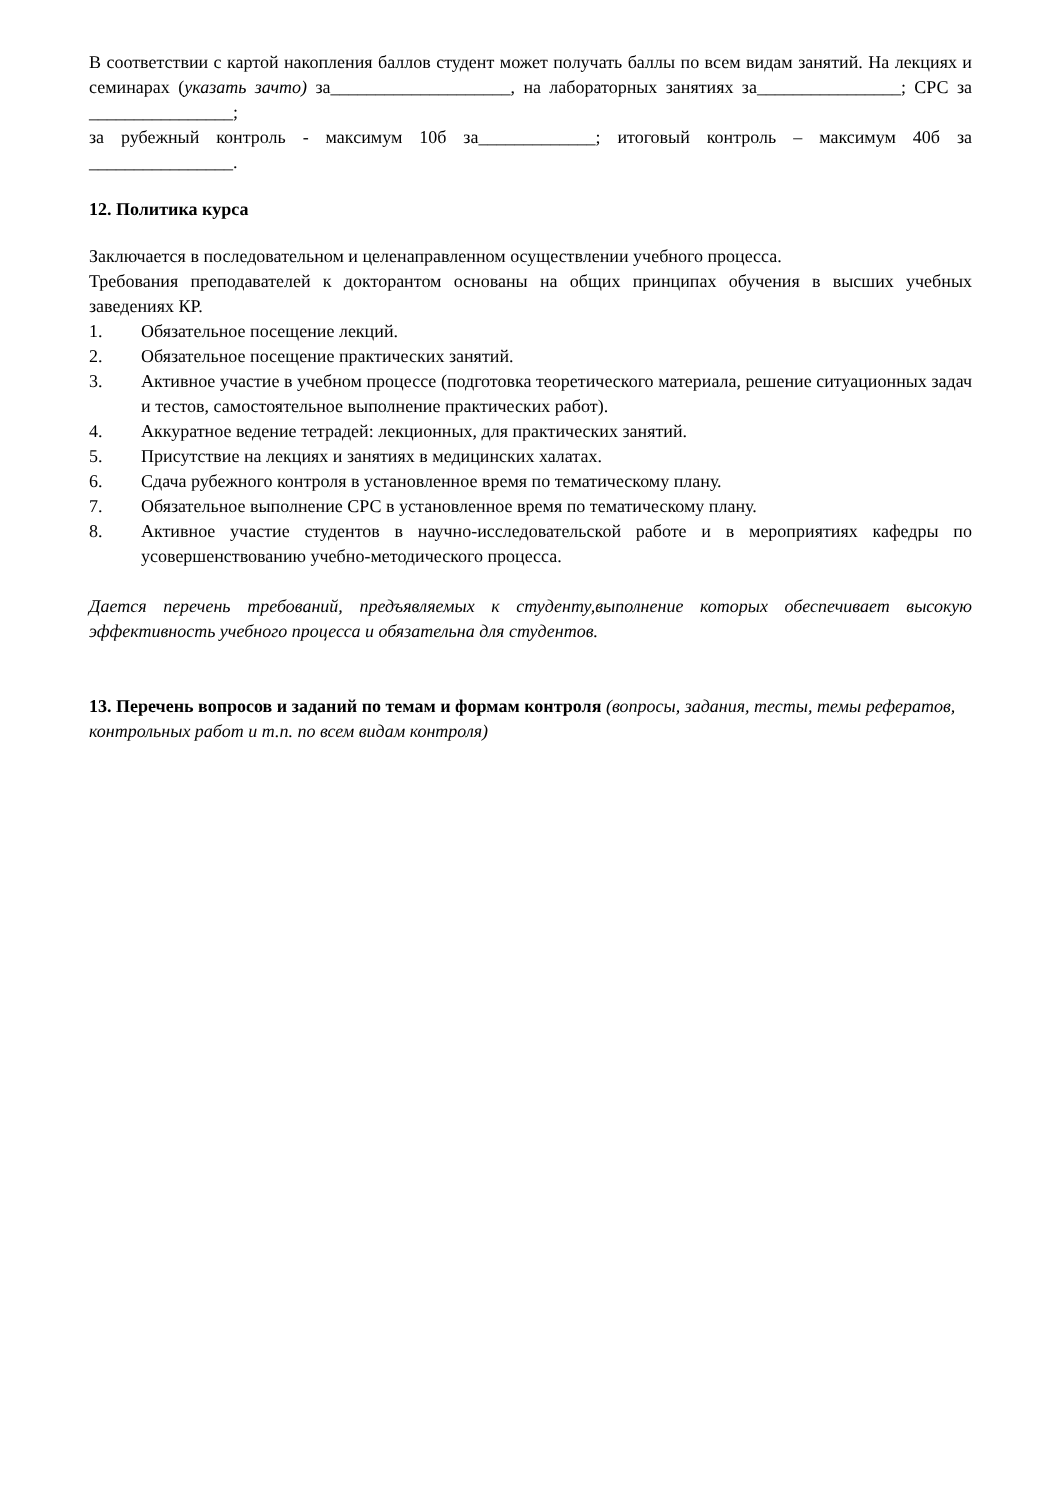В соответствии с картой накопления баллов студент может получать баллы по всем видам занятий. На лекциях и семинарах (указать зачто) за____________________, на лабораторных занятиях за________________; СРС за ________________;
за рубежный контроль - максимум 10б за_____________; итоговый контроль – максимум 40б за ________________.
12. Политика курса
Заключается в последовательном и целенаправленном осуществлении учебного процесса.
Требования преподавателей к докторантом основаны на общих принципах обучения в высших учебных заведениях КР.
1. Обязательное посещение лекций.
2. Обязательное посещение практических занятий.
3. Активное участие в учебном процессе (подготовка теоретического материала, решение ситуационных задач и тестов, самостоятельное выполнение практических работ).
4. Аккуратное ведение тетрадей: лекционных, для практических занятий.
5. Присутствие на лекциях и занятиях в медицинских халатах.
6. Сдача рубежного контроля в установленное время по тематическому плану.
7. Обязательное выполнение СРС в установленное время по тематическому плану.
8. Активное участие студентов в научно-исследовательской работе и в мероприятиях кафедры по усовершенствованию учебно-методического процесса.
Дается перечень требований, предъявляемых к студенту,выполнение которых обеспечивает высокую эффективность учебного процесса и обязательна для студентов.
13. Перечень вопросов и заданий по темам и формам контроля (вопросы, задания, тесты, темы рефератов, контрольных работ и т.п. по всем видам контроля)